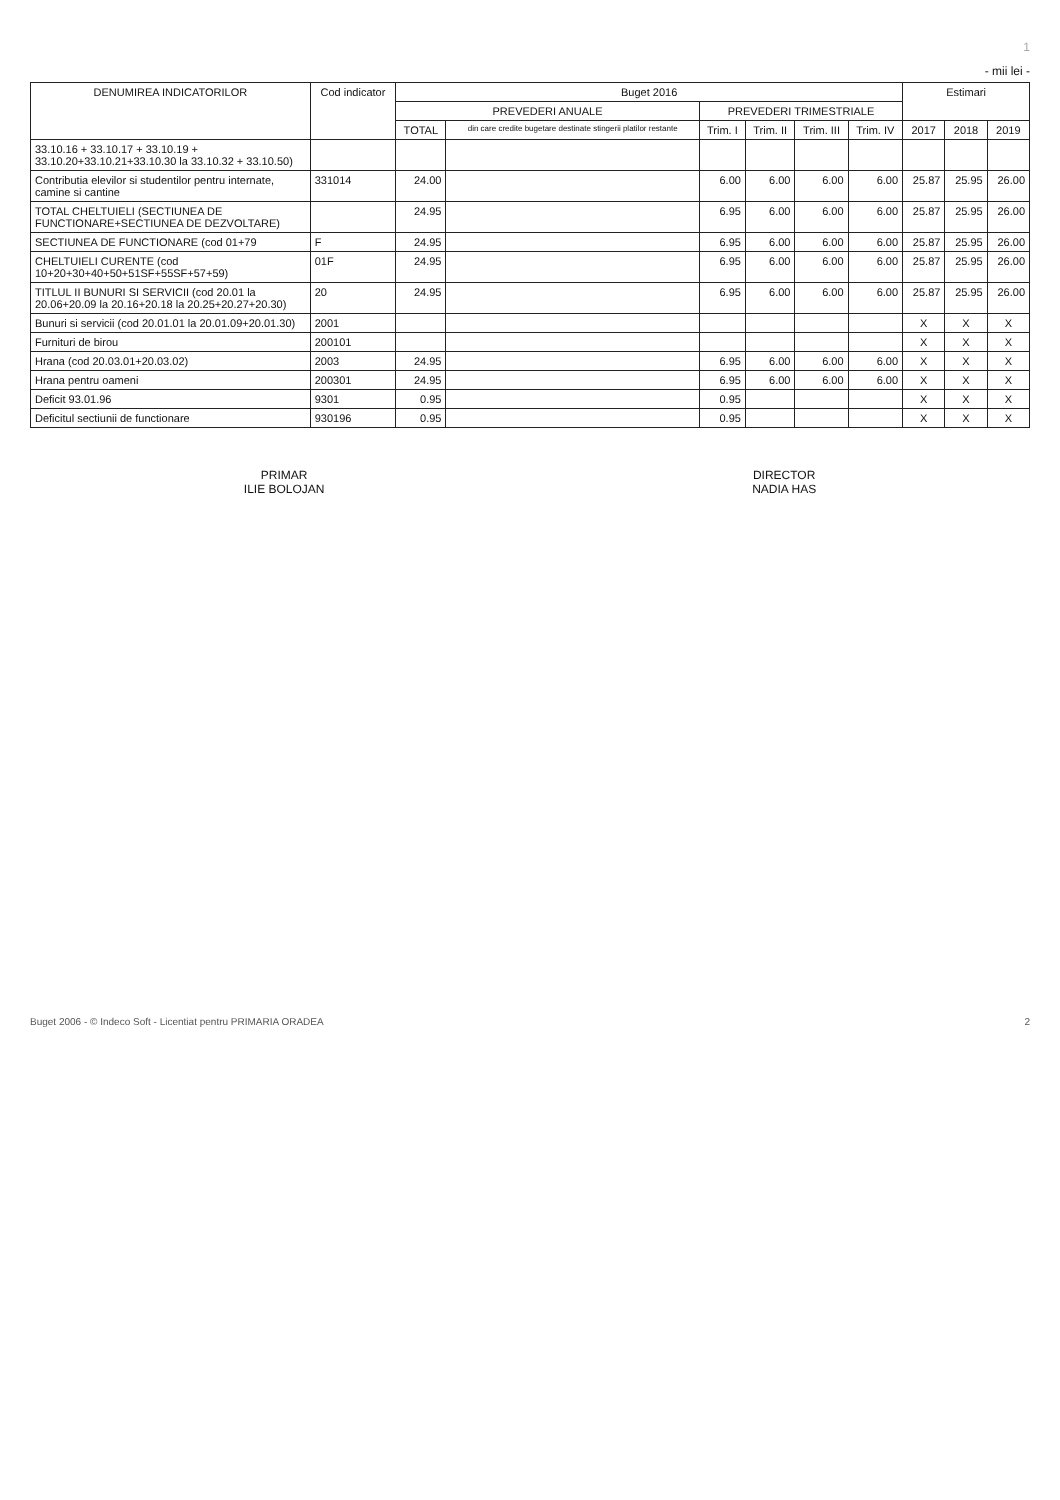1
- mii lei -
| DENUMIREA INDICATORILOR | Cod indicator | Buget 2016 | | | | | | Estimari | | |
| --- | --- | --- | --- | --- | --- | --- | --- | --- | --- | --- |
| | | PREVEDERI ANUALE | | PREVEDERI TRIMESTRIALE | | | | | | |
| | | TOTAL | din care credite bugetare destinate stingerii platilor restante | Trim. I | Trim. II | Trim. III | Trim. IV | 2017 | 2018 | 2019 |
| 33.10.16 + 33.10.17 + 33.10.19 + 33.10.20+33.10.21+33.10.30 la 33.10.32 + 33.10.50) | | | | | | | | | | |
| Contributia elevilor si studentilor pentru internate, camine si cantine | 331014 | 24.00 | | 6.00 | 6.00 | 6.00 | 6.00 | 25.87 | 25.95 | 26.00 |
| TOTAL CHELTUIELI (SECTIUNEA DE FUNCTIONARE+SECTIUNEA DE DEZVOLTARE) | | 24.95 | | 6.95 | 6.00 | 6.00 | 6.00 | 25.87 | 25.95 | 26.00 |
| SECTIUNEA DE FUNCTIONARE (cod 01+79 | F | 24.95 | | 6.95 | 6.00 | 6.00 | 6.00 | 25.87 | 25.95 | 26.00 |
| CHELTUIELI CURENTE (cod 10+20+30+40+50+51SF+55SF+57+59) | 01F | 24.95 | | 6.95 | 6.00 | 6.00 | 6.00 | 25.87 | 25.95 | 26.00 |
| TITLUL II BUNURI SI SERVICII (cod 20.01 la 20.06+20.09 la 20.16+20.18 la 20.25+20.27+20.30) | 20 | 24.95 | | 6.95 | 6.00 | 6.00 | 6.00 | 25.87 | 25.95 | 26.00 |
| Bunuri si servicii (cod 20.01.01 la 20.01.09+20.01.30) | 2001 | | | | | | | X | X | X |
| Furnituri de birou | 200101 | | | | | | | X | X | X |
| Hrana (cod 20.03.01+20.03.02) | 2003 | 24.95 | | 6.95 | 6.00 | 6.00 | 6.00 | X | X | X |
| Hrana pentru oameni | 200301 | 24.95 | | 6.95 | 6.00 | 6.00 | 6.00 | X | X | X |
| Deficit 93.01.96 | 9301 | 0.95 | | 0.95 | | | | X | X | X |
| Deficitul sectiunii de functionare | 930196 | 0.95 | | 0.95 | | | | X | X | X |
PRIMAR
ILIE BOLOJAN
DIRECTOR
NADIA HAS
Buget 2006 - © Indeco Soft - Licentiat pentru PRIMARIA ORADEA 2